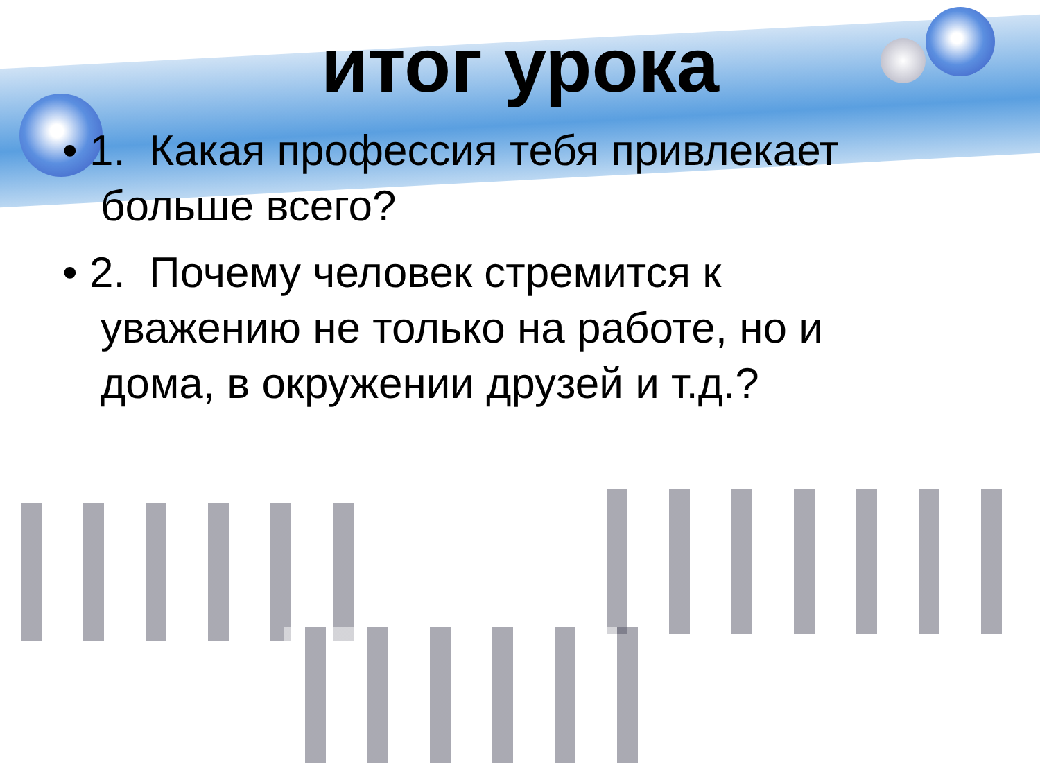итог урока
• 1. Какая профессия тебя привлекает больше всего?
• 2. Почему человек стремится к уважению не только на работе, но и дома, в окружении друзей и т.д.?